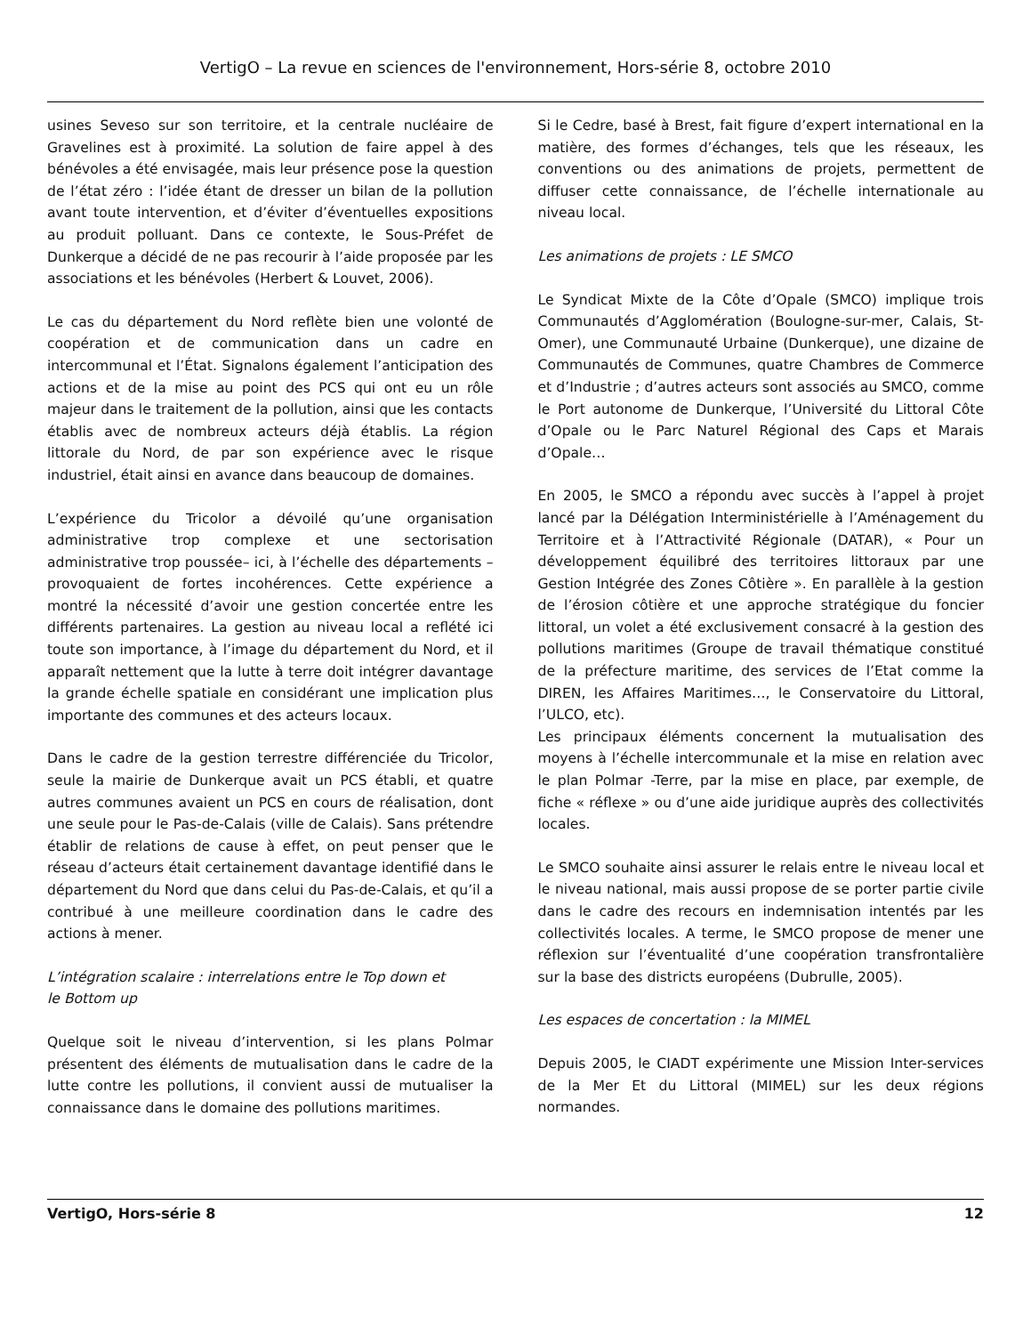VertigO – La revue en sciences de l'environnement, Hors-série 8, octobre 2010
usines Seveso sur son territoire, et la centrale nucléaire de Gravelines est à proximité. La solution de faire appel à des bénévoles a été envisagée, mais leur présence pose la question de l’état zéro : l’idée étant de dresser un bilan de la pollution avant toute intervention, et d’éviter d’éventuelles expositions au produit polluant. Dans ce contexte, le Sous-Préfet de Dunkerque a décidé de ne pas recourir à l’aide proposée par les associations et les bénévoles (Herbert & Louvet, 2006).
Le cas du département du Nord reflète bien une volonté de coopération et de communication dans un cadre en intercommunal et l’État. Signalons également l’anticipation des actions et de la mise au point des PCS qui ont eu un rôle majeur dans le traitement de la pollution, ainsi que les contacts établis avec de nombreux acteurs déjà établis. La région littorale du Nord, de par son expérience avec le risque industriel, était ainsi en avance dans beaucoup de domaines.
L’expérience du Tricolor a dévoilé qu’une organisation administrative trop complexe et une sectorisation administrative trop poussée– ici, à l’échelle des départements – provoquaient de fortes incohérences. Cette expérience a montré la nécessité d’avoir une gestion concertée entre les différents partenaires. La gestion au niveau local a reflété ici toute son importance, à l’image du département du Nord, et il apparaît nettement que la lutte à terre doit intégrer davantage la grande échelle spatiale en considérant une implication plus importante des communes et des acteurs locaux.
Dans le cadre de la gestion terrestre différenciée du Tricolor, seule la mairie de Dunkerque avait un PCS établi, et quatre autres communes avaient un PCS en cours de réalisation, dont une seule pour le Pas-de-Calais (ville de Calais). Sans prétendre établir de relations de cause à effet, on peut penser que le réseau d’acteurs était certainement davantage identifié dans le département du Nord que dans celui du Pas-de-Calais, et qu’il a contribué à une meilleure coordination dans le cadre des actions à mener.
L’intégration scalaire : interrelations entre le Top down et
le Bottom up
Quelque soit le niveau d’intervention, si les plans Polmar présentent des éléments de mutualisation dans le cadre de la lutte contre les pollutions, il convient aussi de mutualiser la connaissance dans le domaine des pollutions maritimes.
Si le Cedre, basé à Brest, fait figure d’expert international en la matière, des formes d’échanges, tels que les réseaux, les conventions ou des animations de projets, permettent de diffuser cette connaissance, de l’échelle internationale au niveau local.
Les animations de projets : LE SMCO
Le Syndicat Mixte de la Côte d’Opale (SMCO) implique trois Communautés d’Agglomération (Boulogne-sur-mer, Calais, St-Omer), une Communauté Urbaine (Dunkerque), une dizaine de Communautés de Communes, quatre Chambres de Commerce et d’Industrie ; d’autres acteurs sont associés au SMCO, comme le Port autonome de Dunkerque, l’Université du Littoral Côte d’Opale ou le Parc Naturel Régional des Caps et Marais d’Opale…
En 2005, le SMCO a répondu avec succès à l’appel à projet lancé par la Délégation Interministérielle à l’Aménagement du Territoire et à l’Attractivité Régionale (DATAR), « Pour un développement équilibré des territoires littoraux par une Gestion Intégrée des Zones Côtière ». En parallèle à la gestion de l’érosion côtière et une approche stratégique du foncier littoral, un volet a été exclusivement consacré à la gestion des pollutions maritimes (Groupe de travail thématique constitué de la préfecture maritime, des services de l’Etat comme la DIREN, les Affaires Maritimes…, le Conservatoire du Littoral, l’ULCO, etc).
Les principaux éléments concernent la mutualisation des moyens à l’échelle intercommunale et la mise en relation avec le plan Polmar -Terre, par la mise en place, par exemple, de fiche « réflexe » ou d’une aide juridique auprès des collectivités locales.
Le SMCO souhaite ainsi assurer le relais entre le niveau local et le niveau national, mais aussi propose de se porter partie civile dans le cadre des recours en indemnisation intentés par les collectivités locales. A terme, le SMCO propose de mener une réflexion sur l’éventualité d’une coopération transfrontalière sur la base des districts européens (Dubrulle, 2005).
Les espaces de concertation : la MIMEL
Depuis 2005, le CIADT expérimente une Mission Inter-services de la Mer Et du Littoral (MIMEL) sur les deux régions normandes.
VertigO, Hors-série 8 12